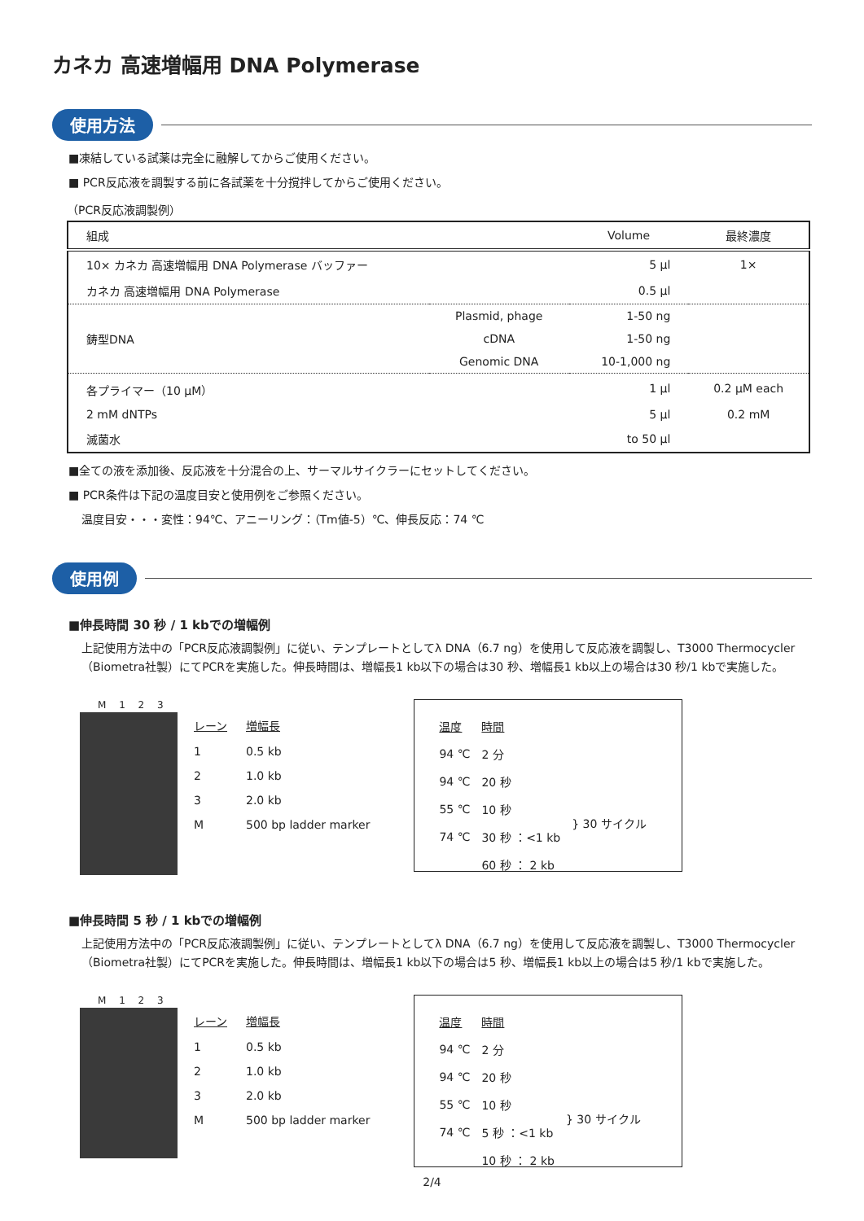カネカ 高速増幅用 DNA Polymerase
使用方法
■凍結している試薬は完全に融解してからご使用ください。
■ PCR反応液を調製する前に各試薬を十分撹拌してからご使用ください。
（PCR反応液調製例）
| 組成 | | Volume | 最終濃度 |
| --- | --- | --- | --- |
| 10× カネカ 高速増幅用 DNA Polymerase バッファー | | 5 µl | 1× |
| カネカ 高速増幅用 DNA Polymerase | | 0.5 µl | |
| 鋳型DNA | Plasmid, phage | 1-50 ng | |
| | cDNA | 1-50 ng | |
| | Genomic DNA | 10-1,000 ng | |
| 各プライマー（10 µM） | | 1 µl | 0.2 µM each |
| 2 mM dNTPs | | 5 µl | 0.2 mM |
| 滅菌水 | | to 50 µl | |
■全ての液を添加後、反応液を十分混合の上、サーマルサイクラーにセットしてください。
■ PCR条件は下記の温度目安と使用例をご参照ください。
温度目安・・・変性：94℃、アニーリング：（Tm値-5）℃、伸長反応：74 ℃
使用例
■伸長時間 30 秒 / 1 kbでの増幅例
上記使用方法中の「PCR反応液調製例」に従い、テンプレートとしてλ DNA（6.7 ng）を使用して反応液を調製し、T3000 Thermocycler（Biometra社製）にてPCRを実施した。伸長時間は、増幅長1 kb以下の場合は30 秒、増幅長1 kb以上の場合は30 秒/1 kbで実施した。
M 1 2 3
| レーン | 増幅長 |
| 1 | 0.5 kb |
| 2 | 1.0 kb |
| 3 | 2.0 kb |
| M | 500 bp ladder marker |
| 温度 | 時間 | |
| 94 ℃ | 2 分 | |
| 94 ℃ | 20 秒 | } 30 サイクル |
| 55 ℃ | 10 秒 | |
| 74 ℃ | 30 秒 ：<1 kb | |
| | 60 秒 ： 2 kb | |
■伸長時間 5 秒 / 1 kbでの増幅例
上記使用方法中の「PCR反応液調製例」に従い、テンプレートとしてλ DNA（6.7 ng）を使用して反応液を調製し、T3000 Thermocycler（Biometra社製）にてPCRを実施した。伸長時間は、増幅長1 kb以下の場合は5 秒、増幅長1 kb以上の場合は5 秒/1 kbで実施した。
M 1 2 3
| レーン | 増幅長 |
| 1 | 0.5 kb |
| 2 | 1.0 kb |
| 3 | 2.0 kb |
| M | 500 bp ladder marker |
| 温度 | 時間 | |
| 94 ℃ | 2 分 | |
| 94 ℃ | 20 秒 | } 30 サイクル |
| 55 ℃ | 10 秒 | |
| 74 ℃ | 5 秒 ：<1 kb | |
| | 10 秒 ： 2 kb | |
2/4